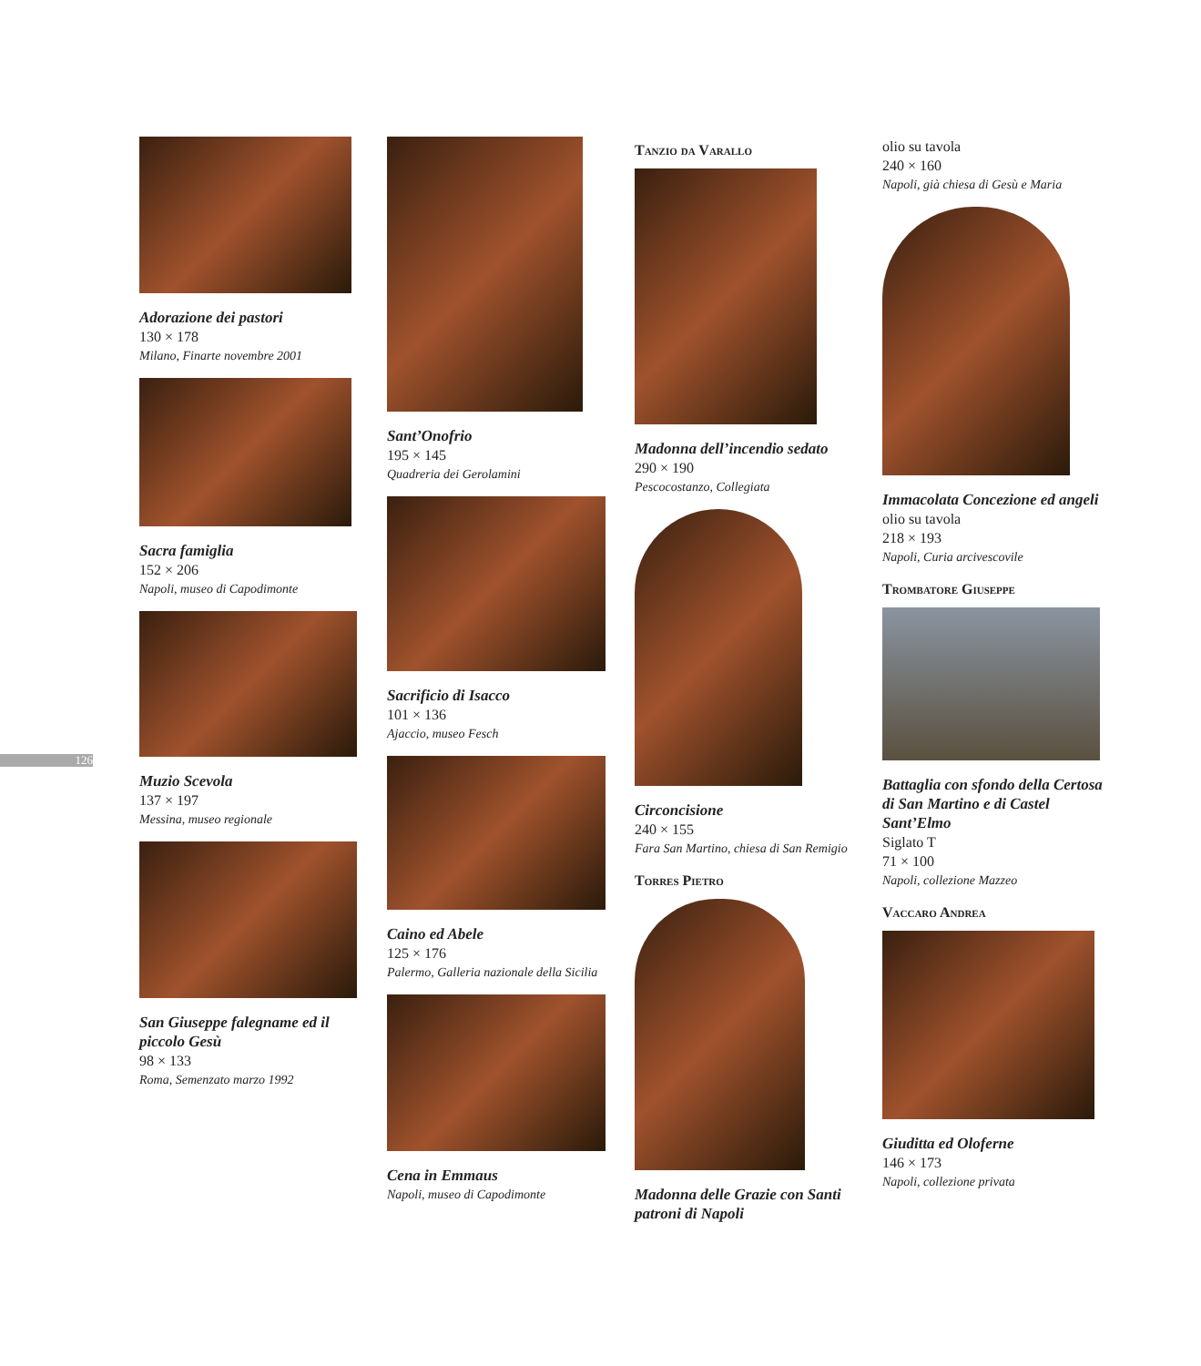126
Adorazione dei pastori
130 × 178
Milano, Finarte novembre 2001
Sacra famiglia
152 × 206
Napoli, museo di Capodimonte
Muzio Scevola
137 × 197
Messina, museo regionale
San Giuseppe falegname ed il piccolo Gesù
98 × 133
Roma, Semenzato marzo 1992
Sant’Onofrio
195 × 145
Quadreria dei Gerolamini
Sacrificio di Isacco
101 × 136
Ajaccio, museo Fesch
Caino ed Abele
125 × 176
Palermo, Galleria nazionale della Sicilia
Cena in Emmaus
Napoli, museo di Capodimonte
Tanzio da Varallo
Madonna dell’incendio sedato
290 × 190
Pescocostanzo, Collegiata
Circoncisione
240 × 155
Fara San Martino, chiesa di San Remigio
Torres Pietro
Madonna delle Grazie con Santi patroni di Napoli
olio su tavola
240 × 160
Napoli, già chiesa di Gesù e Maria
Immacolata Concezione ed angeli
olio su tavola
218 × 193
Napoli, Curia arcivescovile
Trombatore Giuseppe
Battaglia con sfondo della Certosa di San Martino e di Castel Sant’Elmo
Siglato T
71 × 100
Napoli, collezione Mazzeo
Vaccaro Andrea
Giuditta ed Oloferne
146 × 173
Napoli, collezione privata